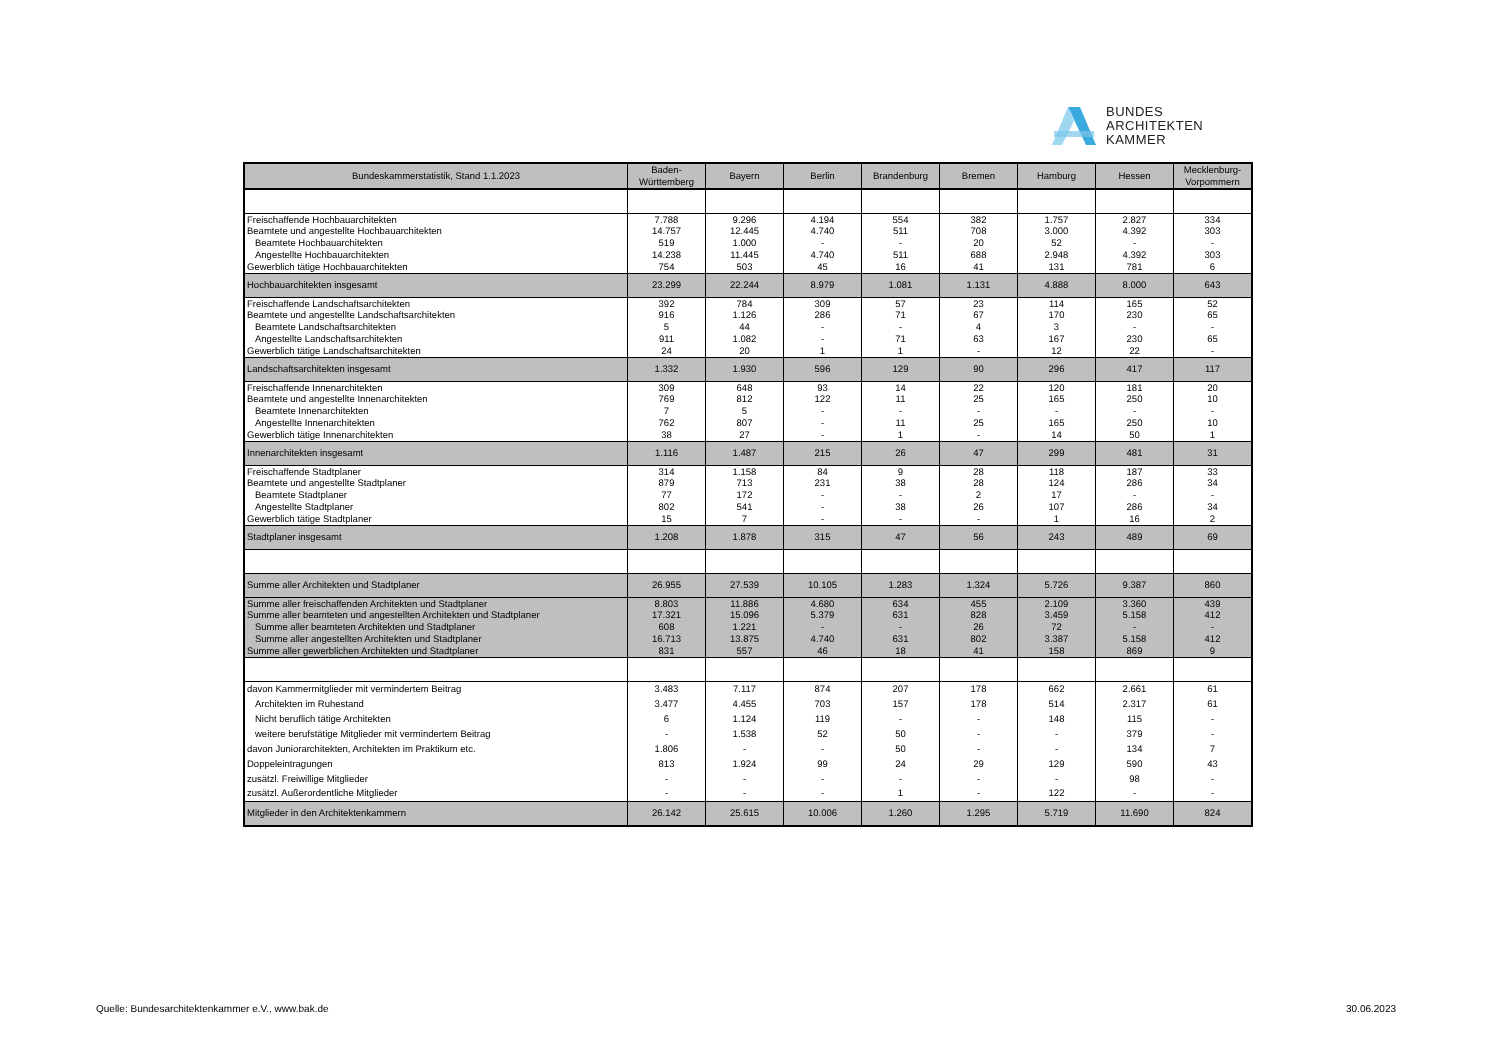BUNDES
ARCHITEKTEN
KAMMER
| Bundeskammerstatistik, Stand 1.1.2023 | Baden- Württemberg | Bayern | Berlin | Brandenburg | Bremen | Hamburg | Hessen | Mecklenburg- Vorpommern |
| --- | --- | --- | --- | --- | --- | --- | --- | --- |
| Freischaffende Hochbauarchitekten | 7.788 | 9.296 | 4.194 | 554 | 382 | 1.757 | 2.827 | 334 |
| Beamtete und angestellte Hochbauarchitekten | 14.757 | 12.445 | 4.740 | 511 | 708 | 3.000 | 4.392 | 303 |
| Beamtete Hochbauarchitekten | 519 | 1.000 | - | - | 20 | 52 | - | - |
| Angestellte Hochbauarchitekten | 14.238 | 11.445 | 4.740 | 511 | 688 | 2.948 | 4.392 | 303 |
| Gewerblich tätige Hochbauarchitekten | 754 | 503 | 45 | 16 | 41 | 131 | 781 | 6 |
| Hochbauarchitekten insgesamt | 23.299 | 22.244 | 8.979 | 1.081 | 1.131 | 4.888 | 8.000 | 643 |
| Freischaffende Landschaftsarchitekten | 392 | 784 | 309 | 57 | 23 | 114 | 165 | 52 |
| Beamtete und angestellte Landschaftsarchitekten | 916 | 1.126 | 286 | 71 | 67 | 170 | 230 | 65 |
| Beamtete Landschaftsarchitekten | 5 | 44 | - | - | 4 | 3 | - | - |
| Angestellte Landschaftsarchitekten | 911 | 1.082 | - | 71 | 63 | 167 | 230 | 65 |
| Gewerblich tätige Landschaftsarchitekten | 24 | 20 | 1 | 1 | - | 12 | 22 | - |
| Landschaftsarchitekten insgesamt | 1.332 | 1.930 | 596 | 129 | 90 | 296 | 417 | 117 |
| Freischaffende Innenarchitekten | 309 | 648 | 93 | 14 | 22 | 120 | 181 | 20 |
| Beamtete und angestellte Innenarchitekten | 769 | 812 | 122 | 11 | 25 | 165 | 250 | 10 |
| Beamtete Innenarchitekten | 7 | 5 | - | - | - | - | - | - |
| Angestellte Innenarchitekten | 762 | 807 | - | 11 | 25 | 165 | 250 | 10 |
| Gewerblich tätige Innenarchitekten | 38 | 27 | - | 1 | - | 14 | 50 | 1 |
| Innenarchitekten insgesamt | 1.116 | 1.487 | 215 | 26 | 47 | 299 | 481 | 31 |
| Freischaffende Stadtplaner | 314 | 1.158 | 84 | 9 | 28 | 118 | 187 | 33 |
| Beamtete und angestellte Stadtplaner | 879 | 713 | 231 | 38 | 28 | 124 | 286 | 34 |
| Beamtete Stadtplaner | 77 | 172 | - | - | 2 | 17 | - | - |
| Angestellte Stadtplaner | 802 | 541 | - | 38 | 26 | 107 | 286 | 34 |
| Gewerblich tätige Stadtplaner | 15 | 7 | - | - | - | 1 | 16 | 2 |
| Stadtplaner insgesamt | 1.208 | 1.878 | 315 | 47 | 56 | 243 | 489 | 69 |
| Summe aller Architekten und Stadtplaner | 26.955 | 27.539 | 10.105 | 1.283 | 1.324 | 5.726 | 9.387 | 860 |
| Summe aller freischaffenden Architekten und Stadtplaner | 8.803 | 11.886 | 4.680 | 634 | 455 | 2.109 | 3.360 | 439 |
| Summe aller beamteten und angestellten Architekten und Stadtplaner | 17.321 | 15.096 | 5.379 | 631 | 828 | 3.459 | 5.158 | 412 |
| Summe aller beamteten Architekten und Stadtplaner | 608 | 1.221 | - | - | 26 | 72 | - | - |
| Summe aller angestellten Architekten und Stadtplaner | 16.713 | 13.875 | 4.740 | 631 | 802 | 3.387 | 5.158 | 412 |
| Summe aller gewerblichen Architekten und Stadtplaner | 831 | 557 | 46 | 18 | 41 | 158 | 869 | 9 |
| davon Kammermitglieder mit vermindertem Beitrag | 3.483 | 7.117 | 874 | 207 | 178 | 662 | 2.661 | 61 |
| Architekten im Ruhestand | 3.477 | 4.455 | 703 | 157 | 178 | 514 | 2.317 | 61 |
| Nicht beruflich tätige Architekten | 6 | 1.124 | 119 | - | - | 148 | 115 | - |
| weitere berufstätige Mitglieder mit vermindertem Beitrag | - | 1.538 | 52 | 50 | - | - | 379 | - |
| davon Juniorarchitekten, Architekten im Praktikum etc. | 1.806 | - | - | 50 | - | - | 134 | 7 |
| Doppeleintragungen | 813 | 1.924 | 99 | 24 | 29 | 129 | 590 | 43 |
| zusätzl. Freiwillige Mitglieder | - | - | - | - | - | - | 98 | - |
| zusätzl. Außerordentliche Mitglieder | - | - | - | 1 | - | 122 | - | - |
| Mitglieder in den Architektenkammern | 26.142 | 25.615 | 10.006 | 1.260 | 1.295 | 5.719 | 11.690 | 824 |
Quelle: Bundesarchitektenkammer e.V., www.bak.de
30.06.2023